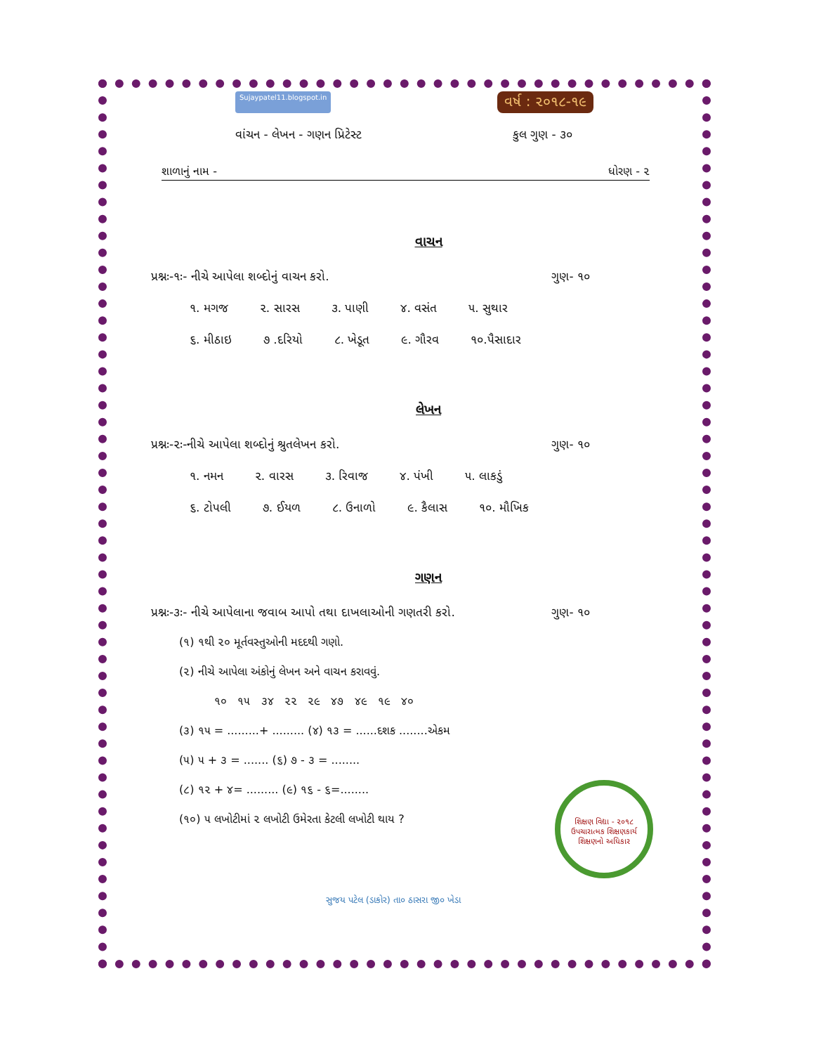શિક્ષણ વિદ્યા - ૨૦૧૮
ઉપચારાત્મક શિક્ષણકાર્ય
શિક્ષણનો અધિકાર
Sujaypatel11.blogspot.in વર્ષ : ૨૦૧૮-૧૯
વાંચન - લેખન - ગણન પ્રિટેસ્ટ કુલ ગુણ - ૩૦
શાળાનું નામ - ધોરણ - ૨
વાચન
પ્રશ્નઃ-૧ઃ- નીચે આપેલા શબ્દોનું વાચન કરો. ગુણ- ૧૦
૧. મગજ ૨. સારસ ૩. પાણી ૪. વસંત ૫. સુથાર
૬. મીઠાઇ ૭ .દરિયો ૮. ખેડૂત ૯. ગૌરવ ૧૦.પૈસાદાર
લેખન
પ્રશ્નઃ-૨ઃ-નીચે આપેલા શબ્દોનું શ્રુતલેખન કરો. ગુણ- ૧૦
૧. નમન ૨. વારસ ૩. રિવાજ ૪. પંખી ૫. લાકડું
૬. ટોપલી ૭. ઈયળ ૮. ઉનાળો ૯. કૈલાસ ૧૦. મૌખિક
ગણન
પ્રશ્નઃ-૩ઃ- નીચે આપેલાના જવાબ આપો તથા દાખલાઓની ગણતરી કરો. ગુણ- ૧૦
(૧) ૧થી ૨૦ મૂર્તવસ્તુઓની મદદથી ગણો.
(૨) નીચે આપેલા અંકોનું લેખન અને વાચન કરાવવું.
૧૦ ૧૫ ૩૪ ૨૨ ૨૯ ૪૭ ૪૯ ૧૯ ૪૦
(૩) ૧૫ = .........+ ......... (૪) ૧૩ = ......દશક ........એકમ
(૫) ૫ + ૩ = ....... (૬) ૭ - ૩ = ........
(૮) ૧૨ + ૪= ......... (૯) ૧૬ - ૬=........
(૧૦) ૫ લખોટીમાં ૨ લખોટી ઉમેરતા કેટલી લખોટી થાય ?
સુજય પટેલ (ડાકોર) તા૦ ઠાસરા જી૦ ખેડા